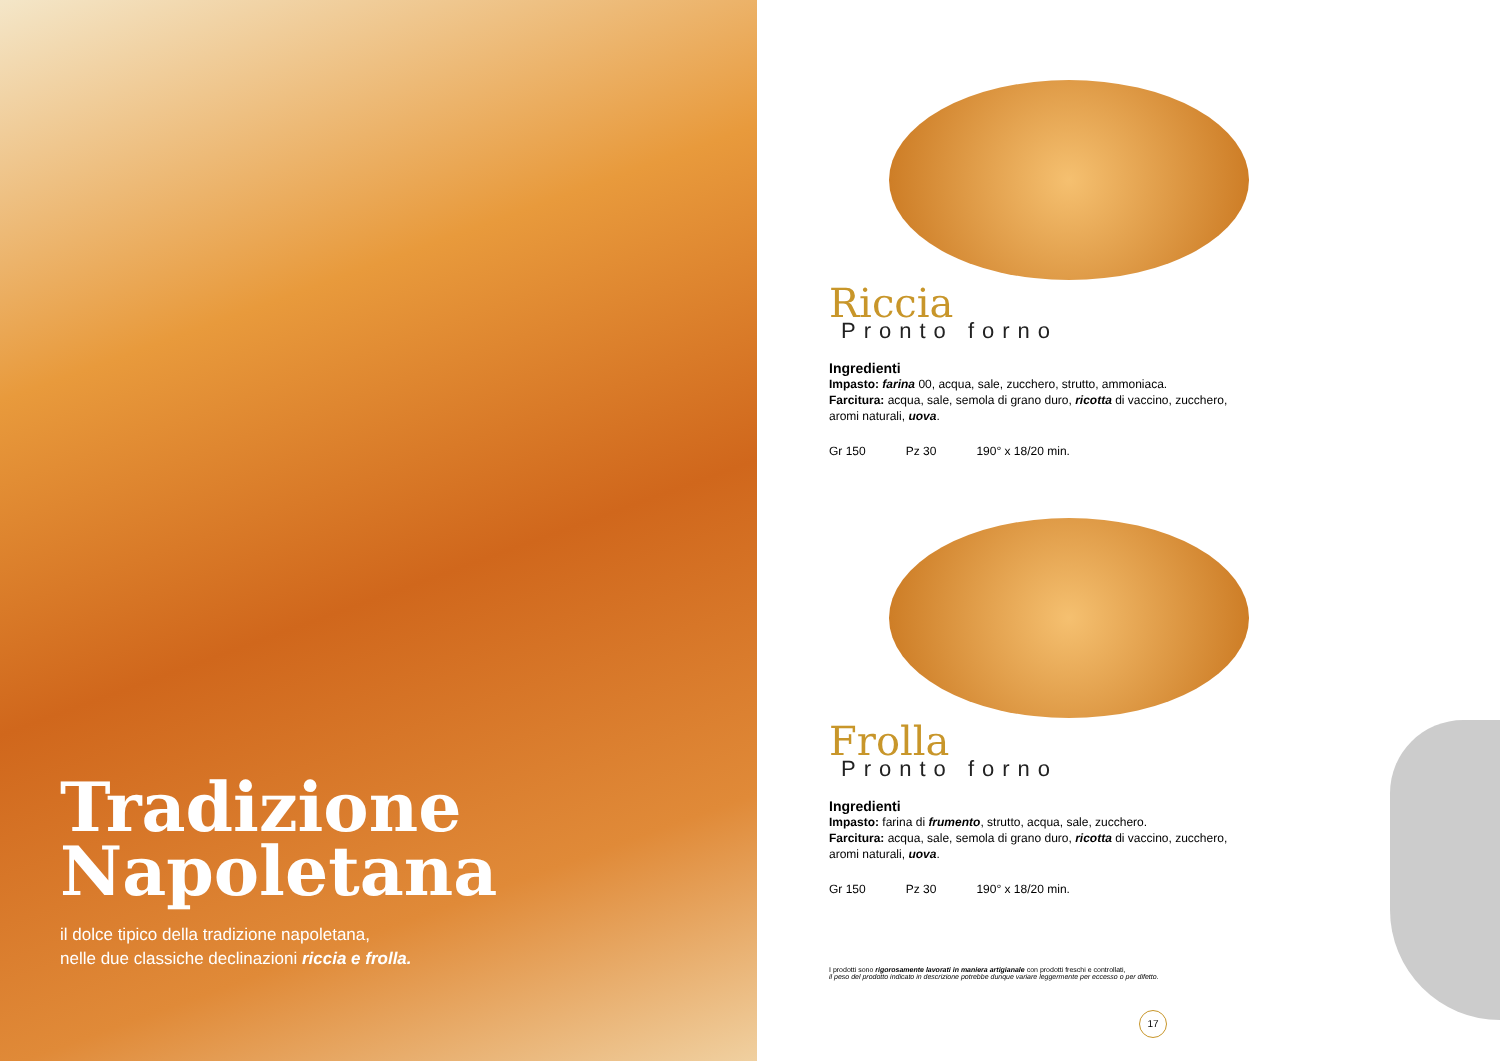Tradizione
Napoletana
il dolce tipico della tradizione napoletana,
nelle due classiche declinazioni riccia e frolla.
Riccia
Pronto forno
Ingredienti
Impasto: farina 00, acqua, sale, zucchero, strutto, ammoniaca.
Farcitura: acqua, sale, semola di grano duro, ricotta di vaccino, zucchero, aromi naturali, uova.
Gr 150 Pz 30 190° x 18/20 min.
Frolla
Pronto forno
Ingredienti
Impasto: farina di frumento, strutto, acqua, sale, zucchero.
Farcitura: acqua, sale, semola di grano duro, ricotta di vaccino, zucchero, aromi naturali, uova.
Gr 150 Pz 30 190° x 18/20 min.
I prodotti sono rigorosamente lavorati in maniera artigianale con prodotti freschi e controllati,
il peso del prodotto indicato in descrizione potrebbe dunque variare leggermente per eccesso o per difetto.
17